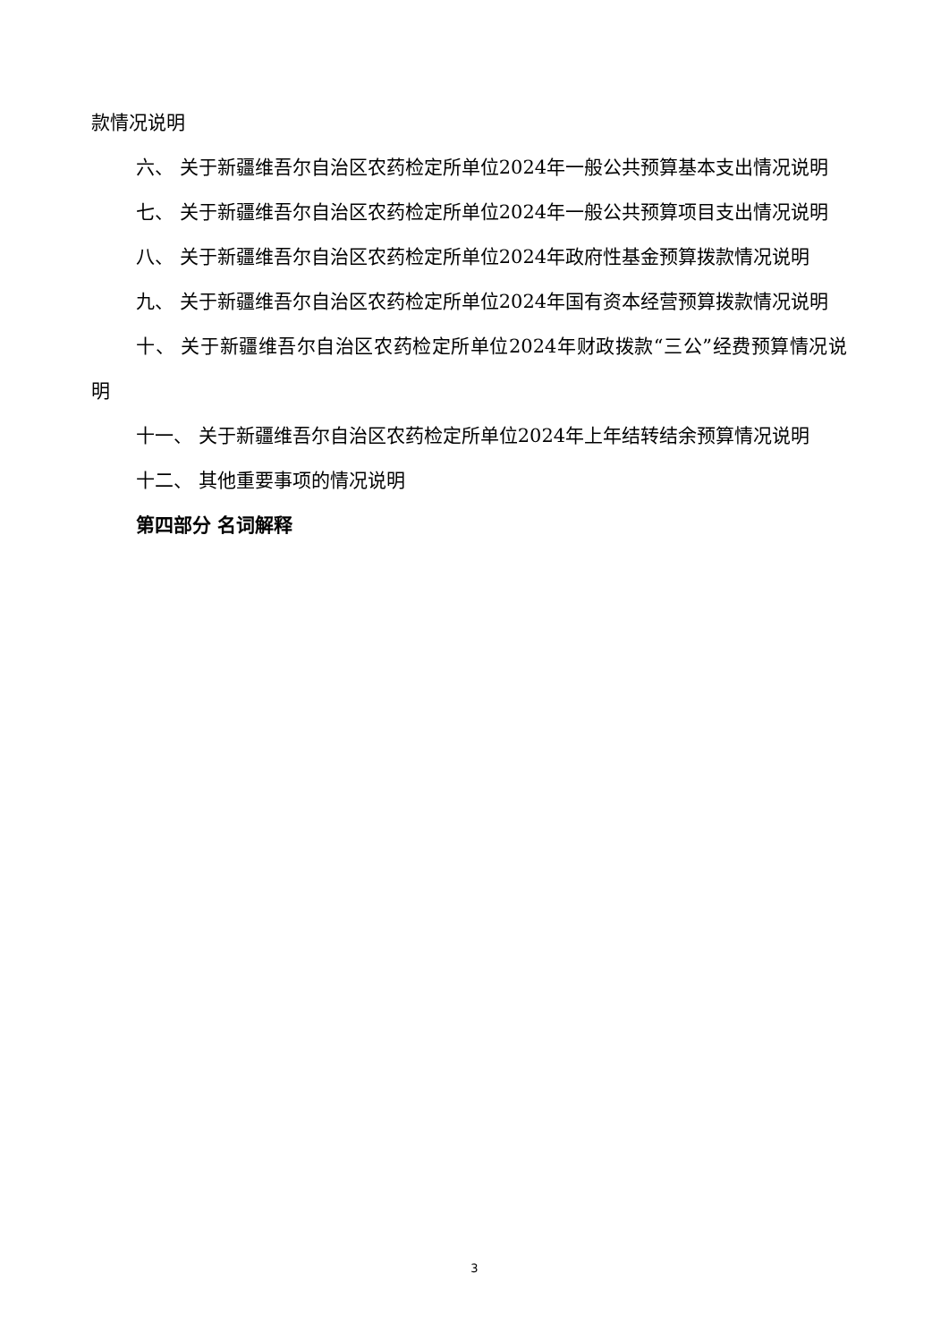款情况说明
六、 关于新疆维吾尔自治区农药检定所单位2024年一般公共预算基本支出情况说明
七、 关于新疆维吾尔自治区农药检定所单位2024年一般公共预算项目支出情况说明
八、 关于新疆维吾尔自治区农药检定所单位2024年政府性基金预算拨款情况说明
九、 关于新疆维吾尔自治区农药检定所单位2024年国有资本经营预算拨款情况说明
十、 关于新疆维吾尔自治区农药检定所单位2024年财政拨款“三公”经费预算情况说明
十一、 关于新疆维吾尔自治区农药检定所单位2024年上年结转结余预算情况说明
十二、 其他重要事项的情况说明
第四部分 名词解释
3